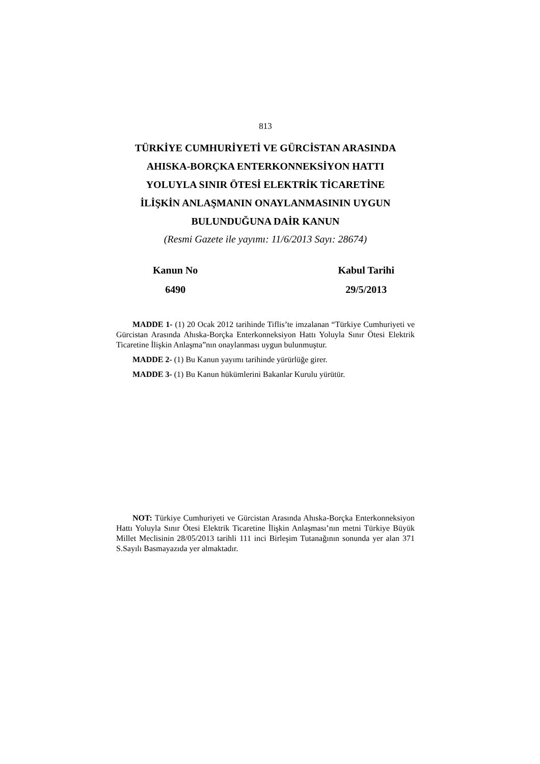813
TÜRKİYE CUMHURİYETİ VE GÜRCİSTAN ARASINDA
AHISKA-BORÇKA ENTERKONNEKSİYON HATTI
YOLUYLA SINIR ÖTESİ ELEKTRİK TİCARETİNE
İLİŞKİN ANLAŞMANIN ONAYLANMASININ UYGUN
BULUNDUĞUNA DAİR KANUN
(Resmi Gazete ile yayımı: 11/6/2013 Sayı: 28674)
Kanun No
6490
Kabul Tarihi
29/5/2013
MADDE 1- (1) 20 Ocak 2012 tarihinde Tiflis’te imzalanan “Türkiye Cumhuriyeti ve Gürcistan Arasında Ahıska-Borçka Enterkonneksiyon Hattı Yoluyla Sınır Ötesi Elektrik Ticaretine İlişkin Anlaşma”nın onaylanması uygun bulunmuştur.
MADDE 2- (1) Bu Kanun yayımı tarihinde yürürlüğe girer.
MADDE 3- (1) Bu Kanun hükümlerini Bakanlar Kurulu yürütür.
NOT: Türkiye Cumhuriyeti ve Gürcistan Arasında Ahıska-Borçka Enterkonneksiyon Hattı Yoluyla Sınır Ötesi Elektrik Ticaretine İlişkin Anlaşması’nın metni Türkiye Büyük Millet Meclisinin 28/05/2013 tarihli 111 inci Birleşim Tutanağının sonunda yer alan 371 S.Sayılı Basmayazıda yer almaktadır.